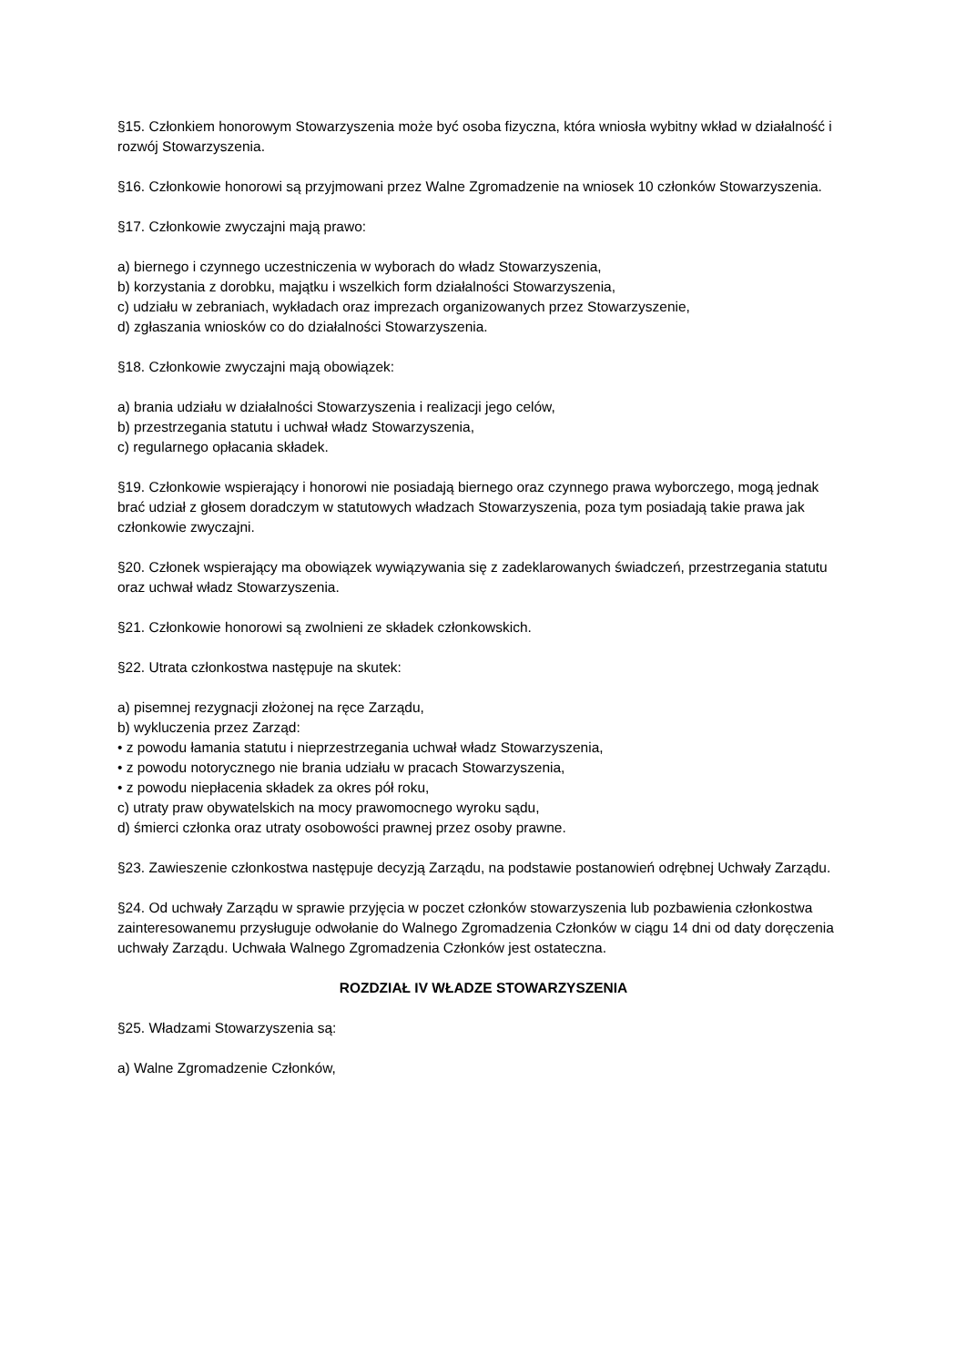§15. Członkiem honorowym Stowarzyszenia może być osoba fizyczna, która wniosła wybitny wkład w działalność i rozwój Stowarzyszenia.
§16. Członkowie honorowi są przyjmowani przez Walne Zgromadzenie na wniosek 10 członków Stowarzyszenia.
§17. Członkowie zwyczajni mają prawo:
a) biernego i czynnego uczestniczenia w wyborach do władz Stowarzyszenia,
b) korzystania z dorobku, majątku i wszelkich form działalności Stowarzyszenia,
c) udziału w zebraniach, wykładach oraz imprezach organizowanych przez Stowarzyszenie,
d) zgłaszania wniosków co do działalności Stowarzyszenia.
§18. Członkowie zwyczajni mają obowiązek:
a) brania udziału w działalności Stowarzyszenia i realizacji jego celów,
b) przestrzegania statutu i uchwał władz Stowarzyszenia,
c) regularnego opłacania składek.
§19. Członkowie wspierający i honorowi nie posiadają biernego oraz czynnego prawa wyborczego, mogą jednak brać udział z głosem doradczym w statutowych władzach Stowarzyszenia, poza tym posiadają takie prawa jak członkowie zwyczajni.
§20. Członek wspierający ma obowiązek wywiązywania się z zadeklarowanych świadczeń, przestrzegania statutu oraz uchwał władz Stowarzyszenia.
§21. Członkowie honorowi są zwolnieni ze składek członkowskich.
§22. Utrata członkostwa następuje na skutek:
a) pisemnej rezygnacji złożonej na ręce Zarządu,
b) wykluczenia przez Zarząd:
• z powodu łamania statutu i nieprzestrzegania uchwał władz Stowarzyszenia,
• z powodu notorycznego nie brania udziału w pracach Stowarzyszenia,
• z powodu niepłacenia składek za okres pół roku,
c) utraty praw obywatelskich na mocy prawomocnego wyroku sądu,
d) śmierci członka oraz utraty osobowości prawnej przez osoby prawne.
§23. Zawieszenie członkostwa następuje decyzją Zarządu, na podstawie postanowień odrębnej Uchwały Zarządu.
§24. Od uchwały Zarządu w sprawie przyjęcia w poczet członków stowarzyszenia lub pozbawienia członkostwa zainteresowanemu przysługuje odwołanie do Walnego Zgromadzenia Członków w ciągu 14 dni od daty doręczenia uchwały Zarządu. Uchwała Walnego Zgromadzenia Członków jest ostateczna.
ROZDZIAŁ IV WŁADZE STOWARZYSZENIA
§25. Władzami Stowarzyszenia są:
a) Walne Zgromadzenie Członków,